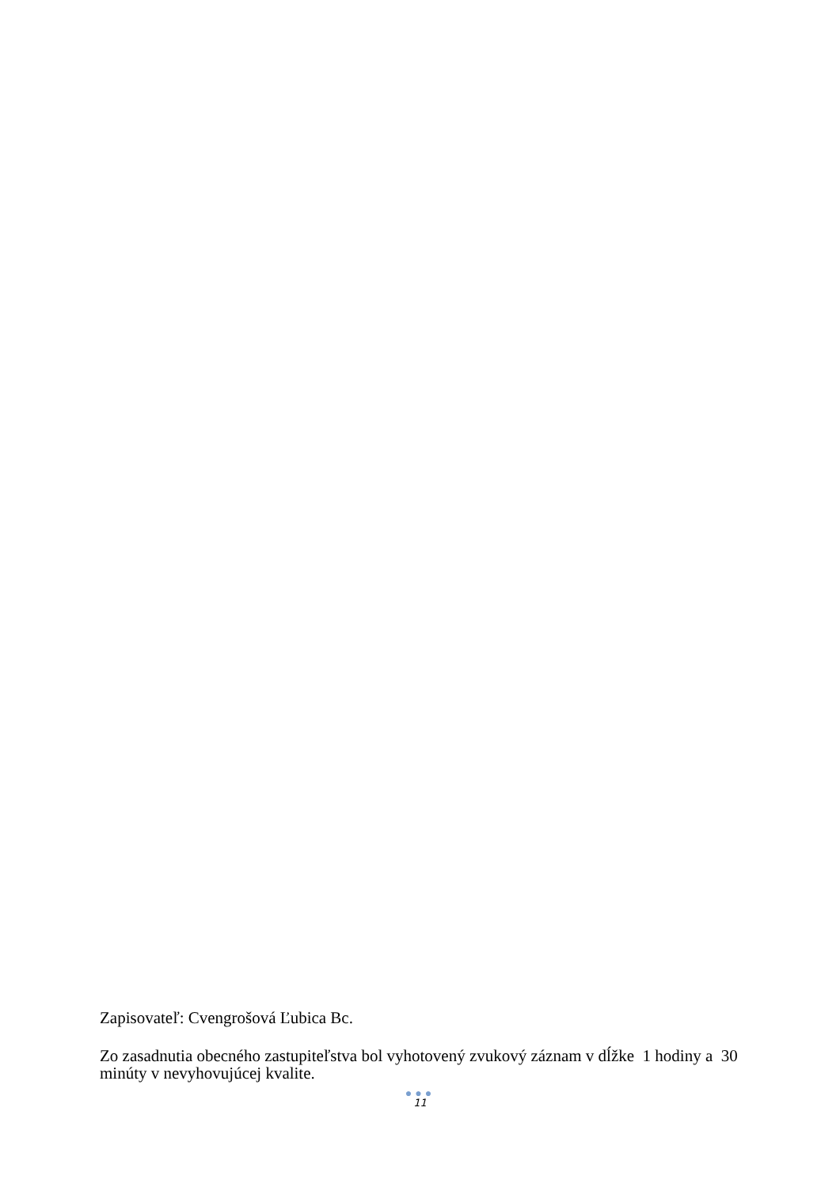Zapisovateľ: Cvengrošová Ľubica Bc.
Zo zasadnutia obecného zastupiteľstva bol vyhotovený zvukový záznam v dĺžke 1 hodiny a 30 minúty v nevyhovujúcej kvalite.
●●●
11